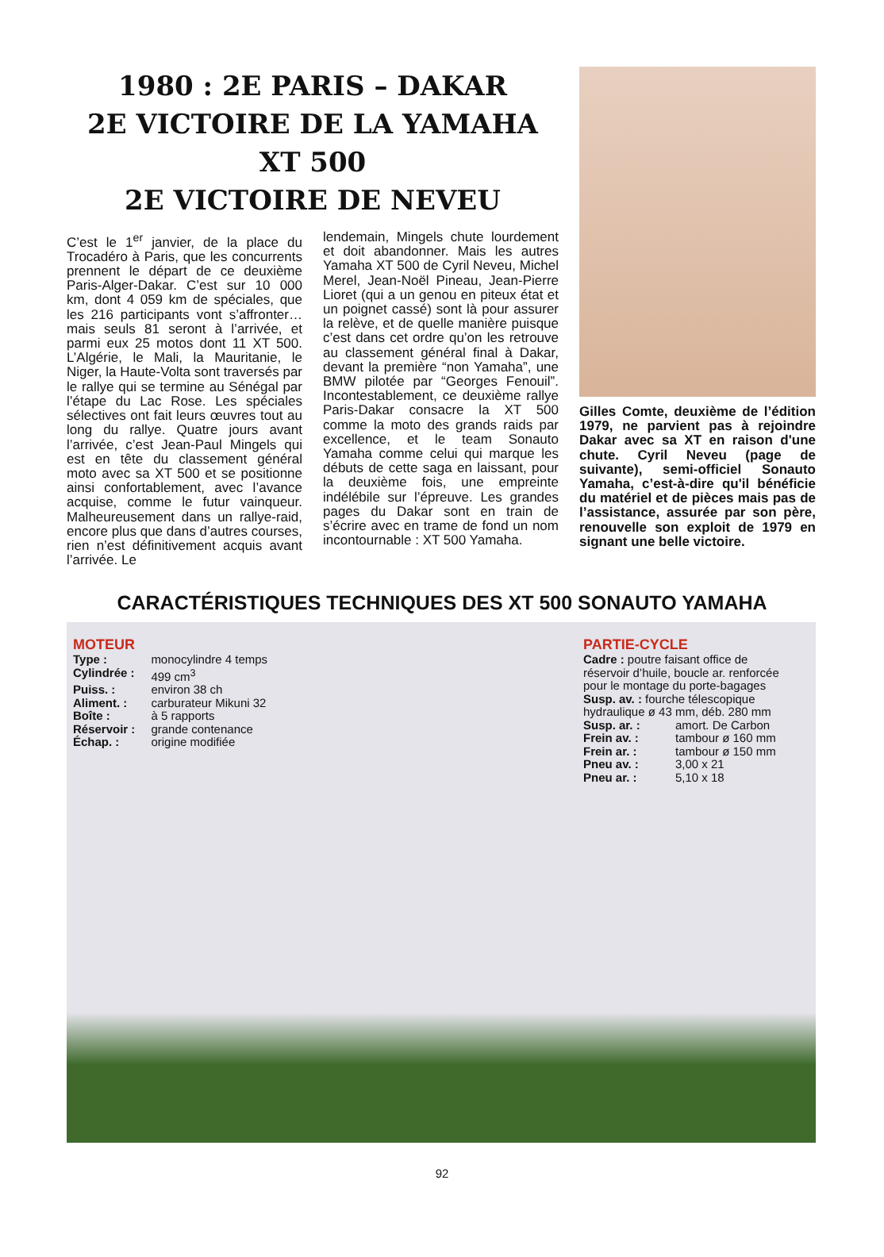1980 : 2E PARIS – DAKAR
2E VICTOIRE DE LA YAMAHA XT 500
2E VICTOIRE DE NEVEU
C’est le 1<sup>er</sup> janvier, de la place du Trocadéro à Paris, que les concurrents prennent le départ de ce deuxième Paris-Alger-Dakar. C’est sur 10 000 km, dont 4 059 km de spéciales, que les 216 participants vont s’affronter… mais seuls 81 seront à l’arrivée, et parmi eux 25 motos dont 11 XT 500. L’Algérie, le Mali, la Mauritanie, le Niger, la Haute-Volta sont traversés par le rallye qui se termine au Sénégal par l’étape du Lac Rose. Les spéciales sélectives ont fait leurs œuvres tout au long du rallye. Quatre jours avant l’arrivée, c’est Jean-Paul Mingels qui est en tête du classement général moto avec sa XT 500 et se positionne ainsi confortablement, avec l’avance acquise, comme le futur vainqueur. Malheureusement dans un rallye-raid, encore plus que dans d’autres courses, rien n’est définitivement acquis avant l’arrivée. Le
lendemain, Mingels chute lourdement et doit abandonner. Mais les autres Yamaha XT 500 de Cyril Neveu, Michel Merel, Jean-Noël Pineau, Jean-Pierre Lioret (qui a un genou en piteux état et un poignet cassé) sont là pour assurer la relève, et de quelle manière puisque c’est dans cet ordre qu’on les retrouve au classement général final à Dakar, devant la première “non Yamaha”, une BMW pilotée par “Georges Fenouil”. Incontestablement, ce deuxième rallye Paris-Dakar consacre la XT 500 comme la moto des grands raids par excellence, et le team Sonauto Yamaha comme celui qui marque les débuts de cette saga en laissant, pour la deuxième fois, une empreinte indélébile sur l’épreuve. Les grandes pages du Dakar sont en train de s’écrire avec en trame de fond un nom incontournable : XT 500 Yamaha.
Gilles Comte, deuxième de l’édition 1979, ne parvient pas à rejoindre Dakar avec sa XT en raison d'une chute. Cyril Neveu (page de suivante), semi-officiel Sonauto Yamaha, c’est-à-dire qu'il bénéficie du matériel et de pièces mais pas de l’assistance, assurée par son père, renouvelle son exploit de 1979 en signant une belle victoire.
CARACTÉRISTIQUES TECHNIQUES DES XT 500 SONAUTO YAMAHA
MOTEUR
| Type : | monocylindre 4 temps |
| Cylindrée : | 499 cm<sup>3</sup> |
| Puiss. : | environ 38 ch |
| Aliment. : | carburateur Mikuni 32 |
| Boîte : | à 5 rapports |
| Réservoir : | grande contenance |
| Échap. : | origine modifiée |
PARTIE-CYCLE
| Cadre : poutre faisant office de réservoir d’huile, boucle ar. renforcée pour le montage du porte-bagages | |
| Susp. av. : fourche télescopique hydraulique ø 43 mm, déb. 280 mm | |
| Susp. ar. : | amort. De Carbon |
| Frein av. : | tambour ø 160 mm |
| Frein ar. : | tambour ø 150 mm |
| Pneu av. : | 3,00 x 21 |
| Pneu ar. : | 5,10 x 18 |
92